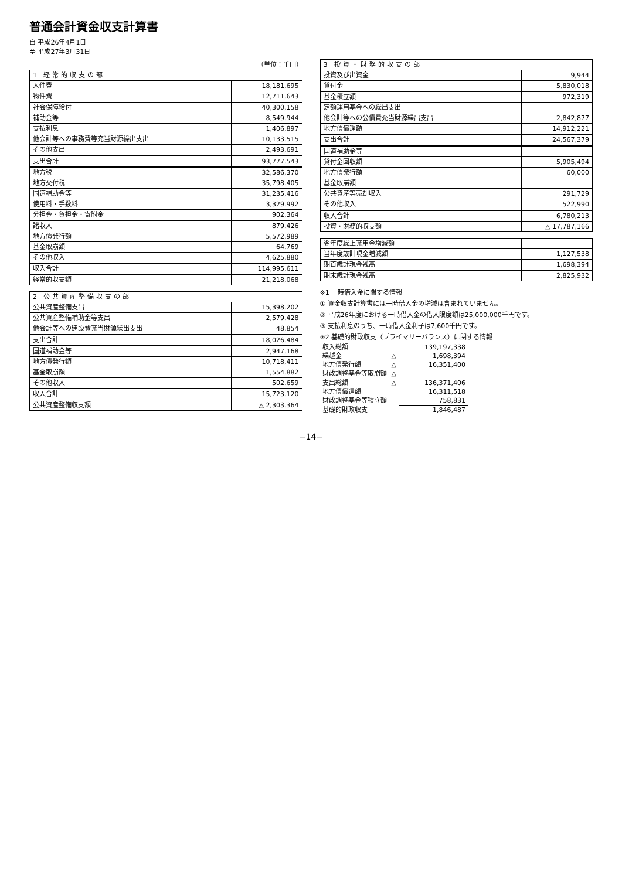普通会計資金収支計算書
自 平成26年4月1日
至 平成27年3月31日
（単位：千円）
| 1 経常的収支の部 | |
| --- | --- |
| 人件費 | 18,181,695 |
| 物件費 | 12,711,643 |
| 社会保障給付 | 40,300,158 |
| 補助金等 | 8,549,944 |
| 支払利息 | 1,406,897 |
| 他会計等への事務費等充当財源繰出支出 | 10,133,515 |
| その他支出 | 2,493,691 |
| 支出合計 | 93,777,543 |
| 地方税 | 32,586,370 |
| 地方交付税 | 35,798,405 |
| 国道補助金等 | 31,235,416 |
| 使用料・手数料 | 3,329,992 |
| 分担金・負担金・寄附金 | 902,364 |
| 諸収入 | 879,426 |
| 地方債発行額 | 5,572,989 |
| 基金取崩額 | 64,769 |
| その他収入 | 4,625,880 |
| 収入合計 | 114,995,611 |
| 経常的収支額 | 21,218,068 |
| 2 公共資産整備収支の部 | |
| --- | --- |
| 公共資産整備支出 | 15,398,202 |
| 公共資産整備補助金等支出 | 2,579,428 |
| 他会計等への建設費充当財源繰出支出 | 48,854 |
| 支出合計 | 18,026,484 |
| 国道補助金等 | 2,947,168 |
| 地方債発行額 | 10,718,411 |
| 基金取崩額 | 1,554,882 |
| その他収入 | 502,659 |
| 収入合計 | 15,723,120 |
| 公共資産整備収支額 | △ 2,303,364 |
| 3 投資・財務的収支の部 | |
| --- | --- |
| 投資及び出資金 | 9,944 |
| 貸付金 | 5,830,018 |
| 基金積立額 | 972,319 |
| 定額運用基金への繰出支出 | |
| 他会計等への公債費充当財源繰出支出 | 2,842,877 |
| 地方債償還額 | 14,912,221 |
| 支出合計 | 24,567,379 |
| 国道補助金等 | |
| 貸付金回収額 | 5,905,494 |
| 地方債発行額 | 60,000 |
| 基金取崩額 | |
| 公共資産等売却収入 | 291,729 |
| その他収入 | 522,990 |
| 収入合計 | 6,780,213 |
| 投資・財務的収支額 | △ 17,787,166 |
| 翌年度繰上充用金増減額 | |
| 当年度歳計現金増減額 | 1,127,538 |
| 期首歳計現金残高 | 1,698,394 |
| 期末歳計現金残高 | 2,825,932 |
※1 一時借入金に関する情報
① 資金収支計算書には一時借入金の増減は含まれていません。
② 平成26年度における一時借入金の借入限度額は25,000,000千円です。
③ 支払利息のうち、一時借入金利子は7,600千円です。
※2 基礎的財政収支（プライマリーバランス）に関する情報
| 収入総額 | | 139,197,338 |
| 繰越金 | △ | 1,698,394 |
| 地方債発行額 | △ | 16,351,400 |
| 財政調整基金等取崩額 | △ | |
| 支出総額 | △ | 136,371,406 |
| 地方債償還額 | | 16,311,518 |
| 財政調整基金等積立額 | | 758,831 |
| 基礎的財政収支 | | 1,846,487 |
−14−